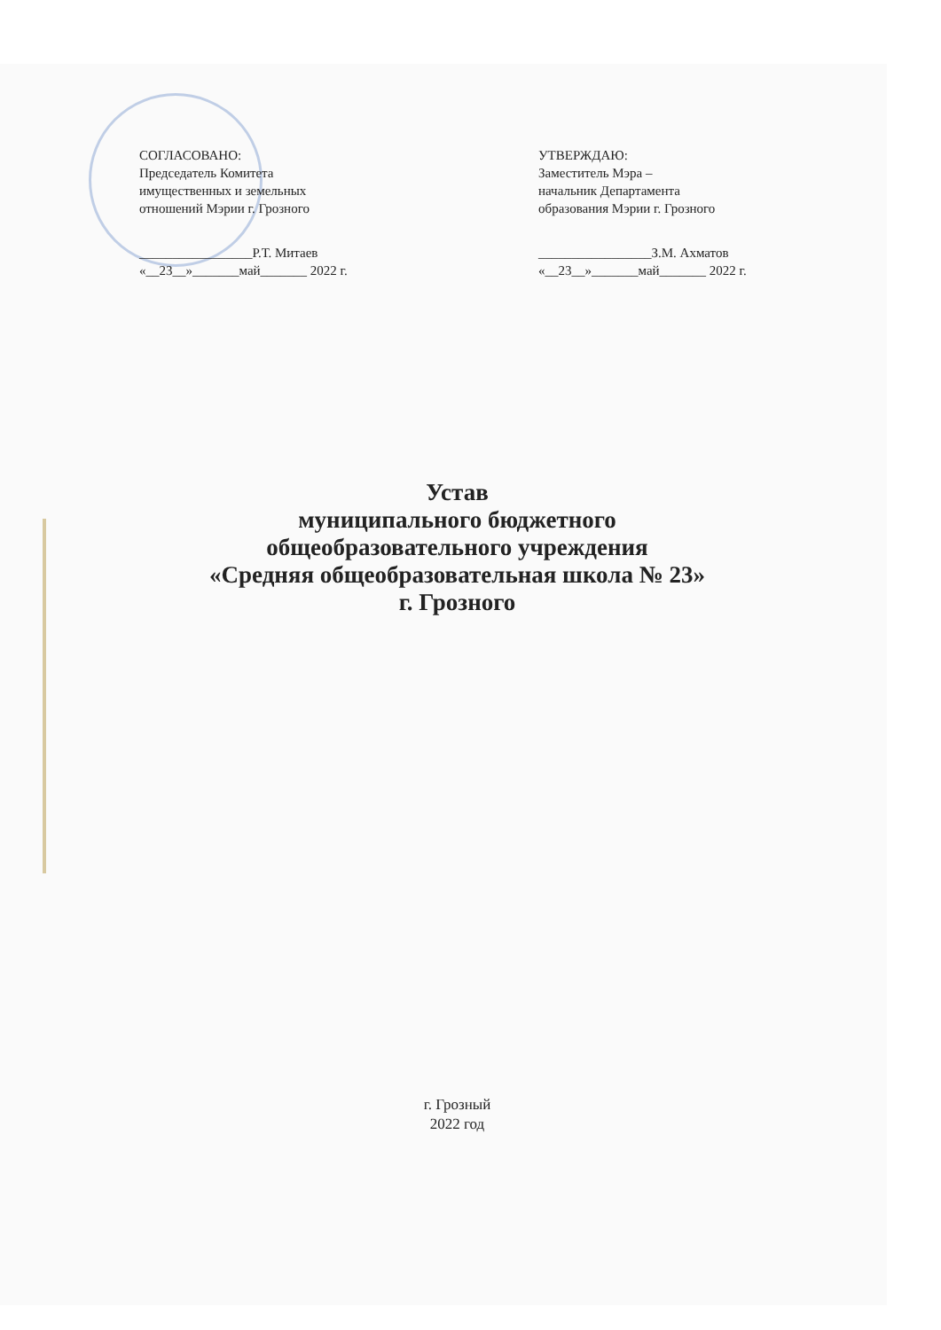СОГЛАСОВАНО:
Председатель Комитета
имущественных и земельных
отношений Мэрии г. Грозного
_________________Р.Т. Митаев
«__23__»_______май_______ 2022 г.
УТВЕРЖДАЮ:
Заместитель Мэра –
начальник Департамента
образования Мэрии г. Грозного
_________________З.М. Ахматов
«__23__»_______май_______ 2022 г.
Устав
муниципального бюджетного
общеобразовательного учреждения
«Средняя общеобразовательная школа № 23»
г. Грозного
г. Грозный
2022 год